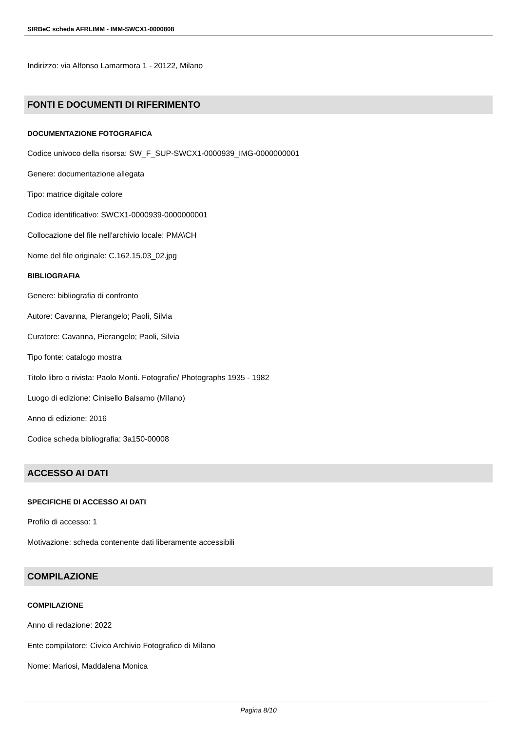SIRBeC scheda AFRLIMM - IMM-SWCX1-0000808
Indirizzo: via Alfonso Lamarmora 1 - 20122, Milano
FONTI E DOCUMENTI DI RIFERIMENTO
DOCUMENTAZIONE FOTOGRAFICA
Codice univoco della risorsa: SW_F_SUP-SWCX1-0000939_IMG-0000000001
Genere: documentazione allegata
Tipo: matrice digitale colore
Codice identificativo: SWCX1-0000939-0000000001
Collocazione del file nell'archivio locale: PMA\CH
Nome del file originale: C.162.15.03_02.jpg
BIBLIOGRAFIA
Genere: bibliografia di confronto
Autore: Cavanna, Pierangelo; Paoli, Silvia
Curatore: Cavanna, Pierangelo; Paoli, Silvia
Tipo fonte: catalogo mostra
Titolo libro o rivista: Paolo Monti. Fotografie/ Photographs 1935 - 1982
Luogo di edizione: Cinisello Balsamo (Milano)
Anno di edizione: 2016
Codice scheda bibliografia: 3a150-00008
ACCESSO AI DATI
SPECIFICHE DI ACCESSO AI DATI
Profilo di accesso: 1
Motivazione: scheda contenente dati liberamente accessibili
COMPILAZIONE
COMPILAZIONE
Anno di redazione: 2022
Ente compilatore: Civico Archivio Fotografico di Milano
Nome: Mariosi, Maddalena Monica
Pagina 8/10